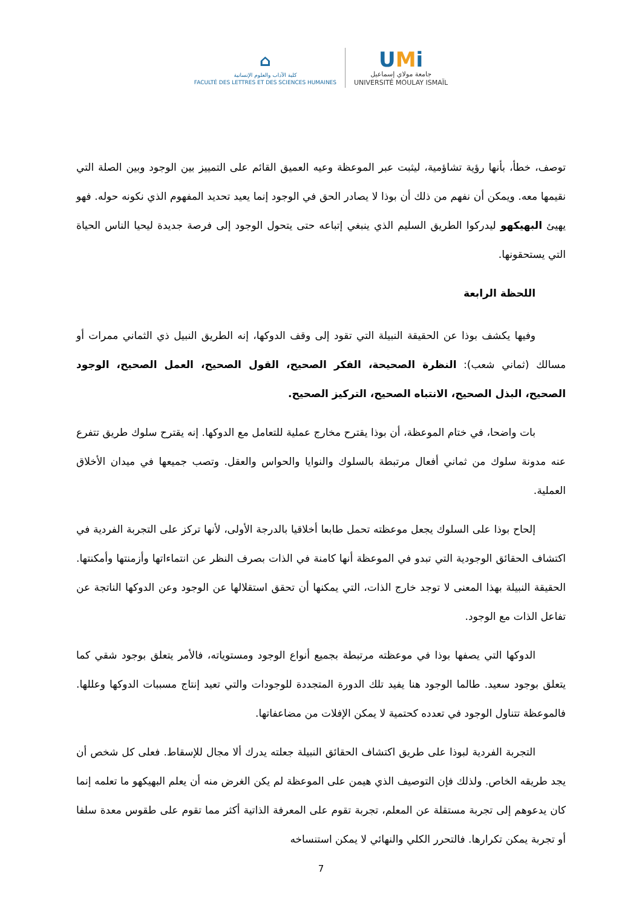⌂
كلية الآداب والعلوم الإنسانية
FACULTÉ DES LETTRES ET DES SCIENCES HUMAINES
UMi
جامعة مولاي إسماعيل
UNIVERSITÉ MOULAY ISMAÏL
توصف، خطأ، بأنها رؤية تشاؤمية، ليثبت عبر الموعظة وعيه العميق القائم على التمييز بين الوجود وبين الصلة التي نقيمها معه. ويمكن أن نفهم من ذلك أن بوذا لا يصادر الحق في الوجود إنما يعيد تحديد المفهوم الذي نكونه حوله. فهو يهيئ البهيكهو ليدركوا الطريق السليم الذي ينبغي إتباعه حتى يتحول الوجود إلى فرصة جديدة ليحيا الناس الحياة التي يستحقونها.
اللحظة الرابعة
وفيها يكشف بوذا عن الحقيقة النبيلة التي تقود إلى وقف الدوكها، إنه الطريق النبيل ذي الثماني ممرات أو مسالك (ثماني شعب): النظرة الصحيحة، الفكر الصحيح، القول الصحيح، العمل الصحيح، الوجود الصحيح، البذل الصحيح، الانتباه الصحيح، التركيز الصحيح.
بات واضحا، في ختام الموعظة، أن بوذا يقترح مخارج عملية للتعامل مع الدوكها. إنه يقترح سلوك طريق تتفرع عنه مدونة سلوك من ثماني أفعال مرتبطة بالسلوك والنوايا والحواس والعقل. وتصب جميعها في ميدان الأخلاق العملية.
إلحاح بوذا على السلوك يجعل موعظته تحمل طابعا أخلاقيا بالدرجة الأولى، لأنها تركز على التجربة الفردية في اكتشاف الحقائق الوجودية التي تبدو في الموعظة أنها كامنة في الذات بصرف النظر عن انتماءاتها وأزمنتها وأمكنتها. الحقيقة النبيلة بهذا المعنى لا توجد خارج الذات، التي يمكنها أن تحقق استقلالها عن الوجود وعن الدوكها الناتجة عن تفاعل الذات مع الوجود.
الدوكها التي يصفها بوذا في موعظته مرتبطة بجميع أنواع الوجود ومستوياته، فالأمر يتعلق بوجود شقي كما يتعلق بوجود سعيد. طالما الوجود هنا يفيد تلك الدورة المتجددة للوجودات والتي تعيد إنتاج مسببات الدوكها وعللها. فالموعظة تتناول الوجود في تعدده كحتمية لا يمكن الإفلات من مضاعفاتها.
التجربة الفردية لبوذا على طريق اكتشاف الحقائق النبيلة جعلته يدرك ألا مجال للإسقاط. فعلى كل شخص أن يجد طريقه الخاص. ولذلك فإن التوصيف الذي هيمن على الموعظة لم يكن الغرض منه أن يعلم البهيكهو ما تعلمه إنما كان يدعوهم إلى تجربة مستقلة عن المعلم، تجربة تقوم على المعرفة الذاتية أكثر مما تقوم على طقوس معدة سلفا أو تجربة يمكن تكرارها. فالتحرر الكلي والنهائي لا يمكن استنساخه
7